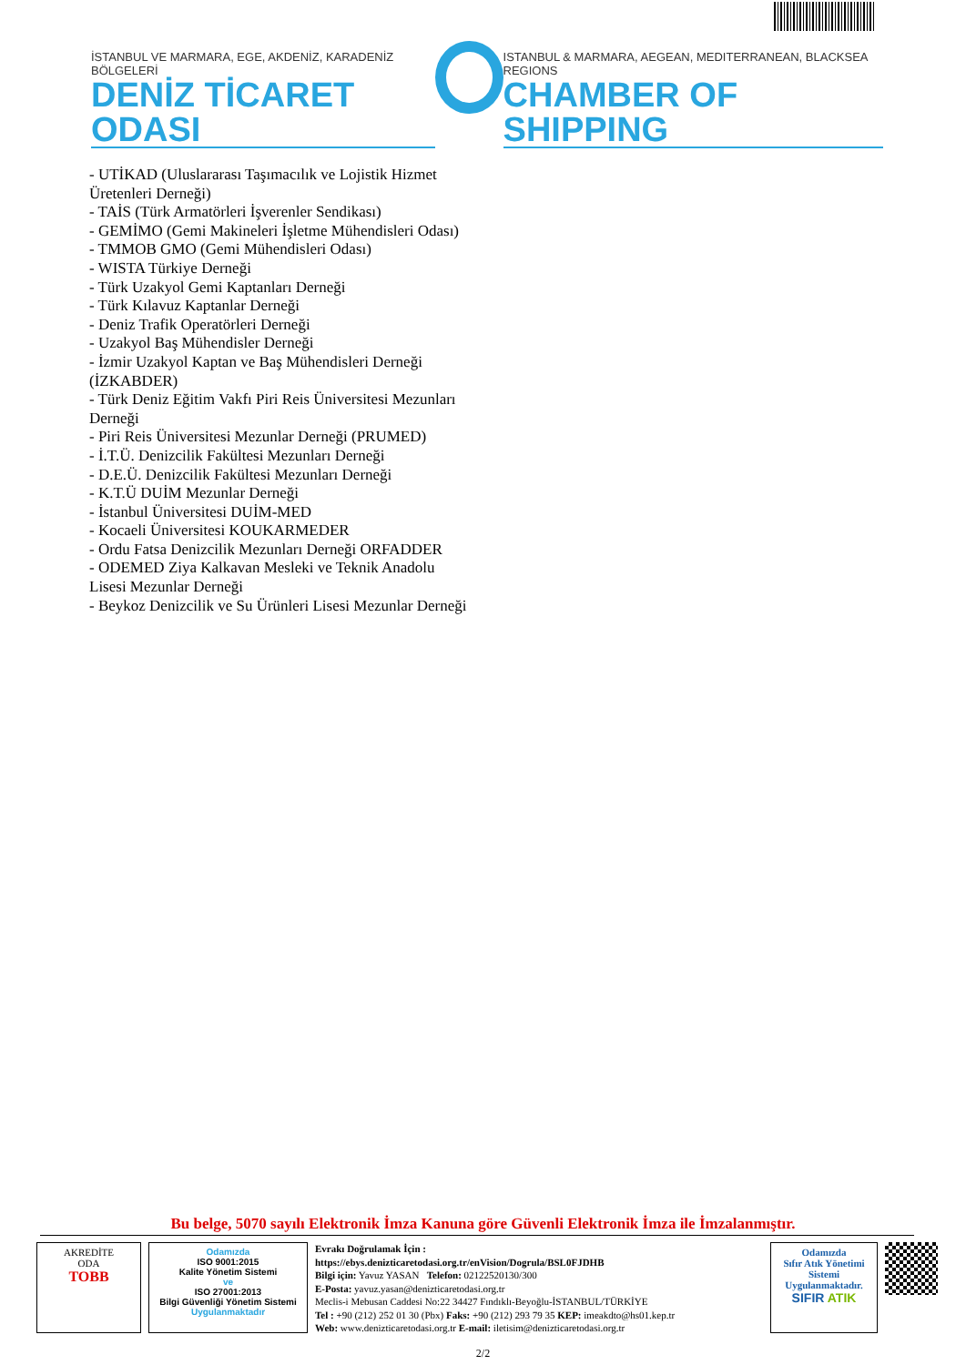İSTANBUL VE MARMARA, EGE, AKDENİZ, KARADENİZ BÖLGELERİ
DENİZ TİCARET ODASI
ISTANBUL & MARMARA, AEGEAN, MEDITERRANEAN, BLACKSEA REGIONS
CHAMBER OF SHIPPING
- UTİKAD (Uluslararası Taşımacılık ve Lojistik Hizmet Üretenleri Derneği)
- TAİS (Türk Armatörleri İşverenler Sendikası)
- GEMİMO (Gemi Makineleri İşletme Mühendisleri Odası)
- TMMOB GMO (Gemi Mühendisleri Odası)
- WISTA Türkiye Derneği
- Türk Uzakyol Gemi Kaptanları Derneği
- Türk Kılavuz Kaptanlar Derneği
- Deniz Trafik Operatörleri Derneği
- Uzakyol Baş Mühendisler Derneği
- İzmir Uzakyol Kaptan ve Baş Mühendisleri Derneği (İZKABDER)
- Türk Deniz Eğitim Vakfı Piri Reis Üniversitesi Mezunları Derneği
- Piri Reis Üniversitesi Mezunlar Derneği (PRUMED)
- İ.T.Ü. Denizcilik Fakültesi Mezunları Derneği
- D.E.Ü. Denizcilik Fakültesi Mezunları Derneği
- K.T.Ü DUİM Mezunlar Derneği
- İstanbul Üniversitesi DUİM-MED
- Kocaeli Üniversitesi KOUKARMEDER
- Ordu Fatsa Denizcilik Mezunları Derneği ORFADDER
- ODEMED Ziya Kalkavan Mesleki ve Teknik Anadolu Lisesi Mezunlar Derneği
- Beykoz Denizcilik ve Su Ürünleri Lisesi Mezunlar Derneği
Bu belge, 5070 sayılı Elektronik İmza Kanuna göre Güvenli Elektronik İmza ile İmzalanmıştır.
AKREDİTE
ODA
TOBB
Odamızda
ISO 9001:2015
Kalite Yönetim Sistemi
ve
ISO 27001:2013
Bilgi Güvenliği Yönetim Sistemi
Uygulanmaktadır
Evrakı Doğrulamak İçin :
https://ebys.denizticaretodasi.org.tr/enVision/Dogrula/BSL0FJDHB
Bilgi için: Yavuz YASAN Telefon: 02122520130/300
E-Posta: yavuz.yasan@denizticaretodasi.org.tr
Meclis-i Mebusan Caddesi No:22 34427 Fındıklı-Beyoğlu-İSTANBUL/TÜRKİYE
Tel : +90 (212) 252 01 30 (Pbx) Faks: +90 (212) 293 79 35 KEP: imeakdto@hs01.kep.tr
Web: www.denizticaretodasi.org.tr E-mail: iletisim@denizticaretodasi.org.tr
Odamızda
Sıfır Atık Yönetimi Sistemi
Uygulanmaktadır.
SIFIR ATIK
2/2